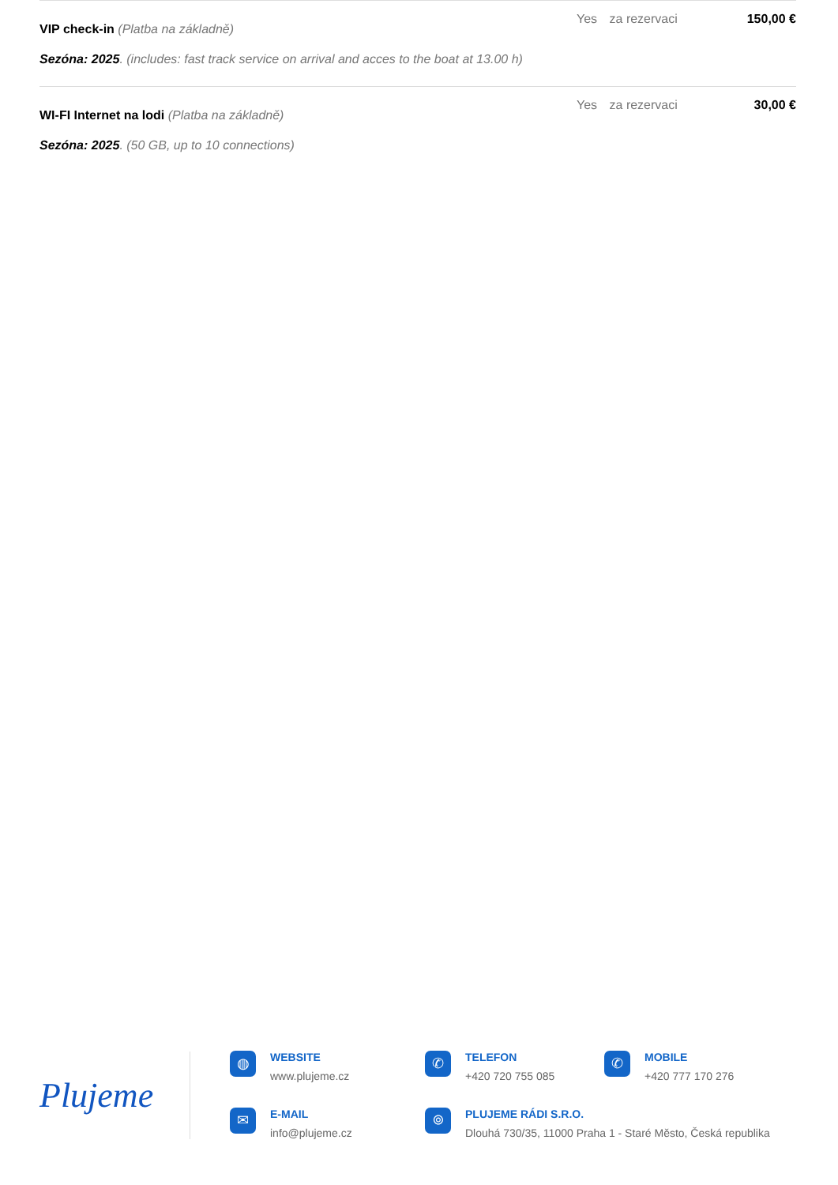| VIP check-in (Platba na základně) Sezóna: 2025 . (includes: fast track service on arrival and acces to the boat at 13.00 h) | Yes | za rezervaci | 150,00 € |
| WI-FI Internet na lodi (Platba na základně) Sezóna: 2025 . (50 GB, up to 10 connections) | Yes | za rezervaci | 30,00 € |
Plujeme
◍
WEBSITE
www.plujeme.cz
✆
TELEFON
+420 720 755 085
✆
MOBILE
+420 777 170 276
✉
E-MAIL
info@plujeme.cz
⌾
PLUJEME RÁDI S.R.O.
Dlouhá 730/35, 11000 Praha 1 - Staré Město, Česká republika